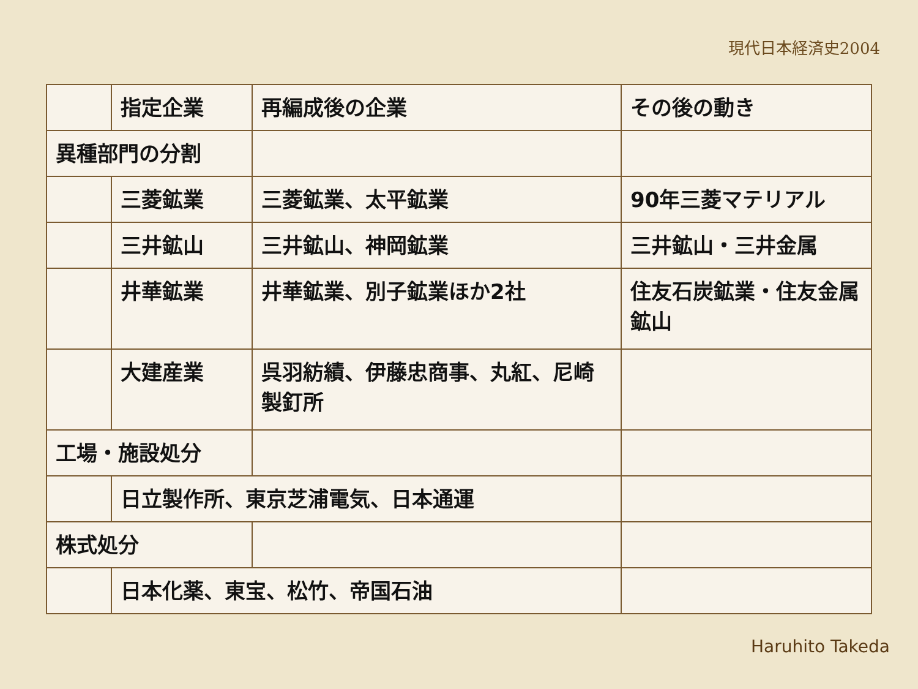現代日本経済史2004
| | 指定企業 | 再編成後の企業 | その後の動き |
| --- | --- | --- | --- |
| 異種部門の分割 | | | |
| | 三菱鉱業 | 三菱鉱業、太平鉱業 | 90年三菱マテリアル |
| | 三井鉱山 | 三井鉱山、神岡鉱業 | 三井鉱山・三井金属 |
| | 井華鉱業 | 井華鉱業、別子鉱業ほか2社 | 住友石炭鉱業・住友金属鉱山 |
| | 大建産業 | 呉羽紡績、伊藤忠商事、丸紅、尼崎製釘所 | |
| 工場・施設処分 | | | |
| | 日立製作所、東京芝浦電気、日本通運 | | |
| 株式処分 | | | |
| | 日本化薬、東宝、松竹、帝国石油 | | |
Haruhito Takeda